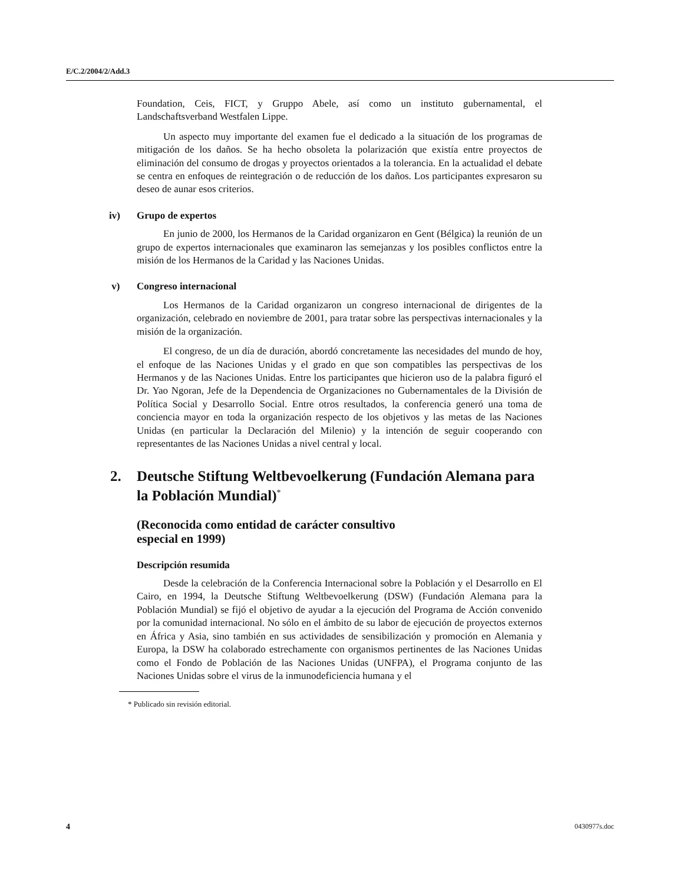E/C.2/2004/2/Add.3
Foundation, Ceis, FICT, y Gruppo Abele, así como un instituto gubernamental, el Landschaftsverband Westfalen Lippe.
Un aspecto muy importante del examen fue el dedicado a la situación de los programas de mitigación de los daños. Se ha hecho obsoleta la polarización que existía entre proyectos de eliminación del consumo de drogas y proyectos orientados a la tolerancia. En la actualidad el debate se centra en enfoques de reintegración o de reducción de los daños. Los participantes expresaron su deseo de aunar esos criterios.
iv) Grupo de expertos
En junio de 2000, los Hermanos de la Caridad organizaron en Gent (Bélgica) la reunión de un grupo de expertos internacionales que examinaron las semejanzas y los posibles conflictos entre la misión de los Hermanos de la Caridad y las Naciones Unidas.
v) Congreso internacional
Los Hermanos de la Caridad organizaron un congreso internacional de dirigentes de la organización, celebrado en noviembre de 2001, para tratar sobre las perspectivas internacionales y la misión de la organización.
El congreso, de un día de duración, abordó concretamente las necesidades del mundo de hoy, el enfoque de las Naciones Unidas y el grado en que son compatibles las perspectivas de los Hermanos y de las Naciones Unidas. Entre los participantes que hicieron uso de la palabra figuró el Dr. Yao Ngoran, Jefe de la Dependencia de Organizaciones no Gubernamentales de la División de Política Social y Desarrollo Social. Entre otros resultados, la conferencia generó una toma de conciencia mayor en toda la organización respecto de los objetivos y las metas de las Naciones Unidas (en particular la Declaración del Milenio) y la intención de seguir cooperando con representantes de las Naciones Unidas a nivel central y local.
2. Deutsche Stiftung Weltbevoelkerung (Fundación Alemana para la Población Mundial)<sup>*</sup>
(Reconocida como entidad de carácter consultivo
especial en 1999)
Descripción resumida
Desde la celebración de la Conferencia Internacional sobre la Población y el Desarrollo en El Cairo, en 1994, la Deutsche Stiftung Weltbevoelkerung (DSW) (Fundación Alemana para la Población Mundial) se fijó el objetivo de ayudar a la ejecución del Programa de Acción convenido por la comunidad internacional. No sólo en el ámbito de su labor de ejecución de proyectos externos en África y Asia, sino también en sus actividades de sensibilización y promoción en Alemania y Europa, la DSW ha colaborado estrechamente con organismos pertinentes de las Naciones Unidas como el Fondo de Población de las Naciones Unidas (UNFPA), el Programa conjunto de las Naciones Unidas sobre el virus de la inmunodeficiencia humana y el
* Publicado sin revisión editorial.
4 0430977s.doc